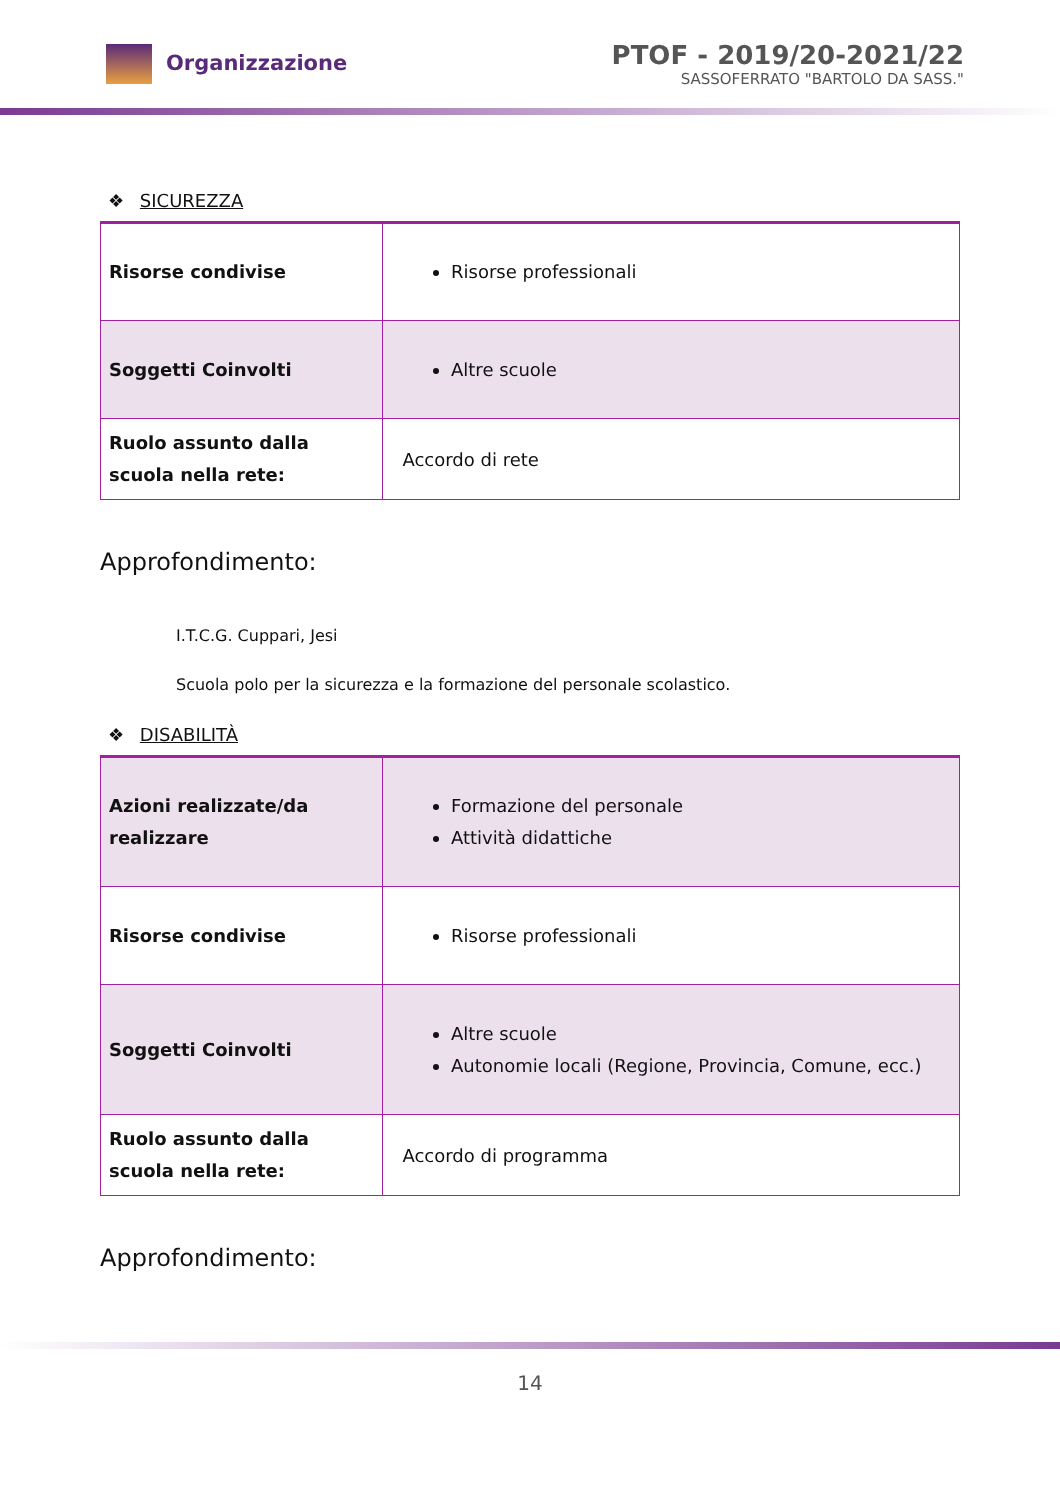Organizzazione
PTOF - 2019/20-2021/22
SASSOFERRATO "BARTOLO DA SASS."
❖ SICUREZZA
| Risorse condivise | Risorse professionali |
| Soggetti Coinvolti | Altre scuole |
| Ruolo assunto dalla scuola nella rete: | Accordo di rete |
Approfondimento:
I.T.C.G. Cuppari, Jesi
Scuola polo per la sicurezza e la formazione del personale scolastico.
❖ DISABILITÀ
| Azioni realizzate/da realizzare | Formazione del personale Attività didattiche |
| Risorse condivise | Risorse professionali |
| Soggetti Coinvolti | Altre scuole Autonomie locali (Regione, Provincia, Comune, ecc.) |
| Ruolo assunto dalla scuola nella rete: | Accordo di programma |
Approfondimento:
14